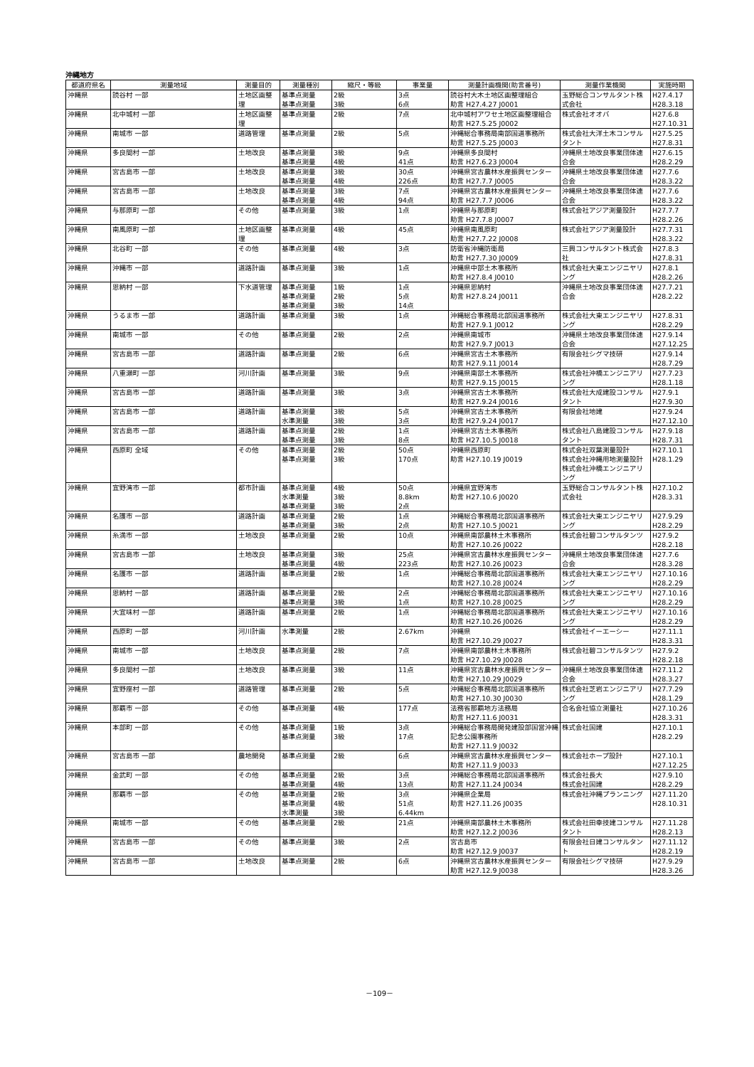沖縄地方
| 都道府県名 | 測量地域 | 測量目的 | 測量種別 | 縮尺・等級 | 事業量 | 測量計画機関(助言番号) | 測量作業機関 | 実施時期 |
| --- | --- | --- | --- | --- | --- | --- | --- | --- |
| 沖縄県 | 読谷村 一部 | 土地区画整理 | 基準点測量 基準点測量 | 2級 3級 | 3点 6点 | 読谷村大木土地区画整理組合 助言 H27.4.27 J0001 | 玉野総合コンサルタント株式会社 | H27.4.17 H28.3.18 |
| 沖縄県 | 北中城村 一部 | 土地区画整理 | 基準点測量 | 2級 | 7点 | 北中城村アワセ土地区画整理組合 助言 H27.5.25 J0002 | 株式会社オオバ | H27.6.8 H27.10.31 |
| 沖縄県 | 南城市 一部 | 道路管理 | 基準点測量 | 2級 | 5点 | 沖縄総合事務局南部国道事務所 助言 H27.5.25 J0003 | 株式会社大洋土木コンサルタント | H27.5.25 H27.8.31 |
| 沖縄県 | 多良間村 一部 | 土地改良 | 基準点測量 基準点測量 | 3級 4級 | 9点 41点 | 沖縄県多良間村 助言 H27.6.23 J0004 | 沖縄県土地改良事業団体連合会 | H27.6.15 H28.2.29 |
| 沖縄県 | 宮古島市 一部 | 土地改良 | 基準点測量 基準点測量 | 3級 4級 | 30点 226点 | 沖縄県宮古農林水産振興センター 助言 H27.7.7 J0005 | 沖縄県土地改良事業団体連合会 | H27.7.6 H28.3.22 |
| 沖縄県 | 宮古島市 一部 | 土地改良 | 基準点測量 基準点測量 | 3級 4級 | 7点 94点 | 沖縄県宮古農林水産振興センター 助言 H27.7.7 J0006 | 沖縄県土地改良事業団体連合会 | H27.7.6 H28.3.22 |
| 沖縄県 | 与那原町 一部 | その他 | 基準点測量 | 3級 | 1点 | 沖縄県与那原町 助言 H27.7.8 J0007 | 株式会社アジア測量設計 | H27.7.7 H28.2.26 |
| 沖縄県 | 南風原町 一部 | 土地区画整理 | 基準点測量 | 4級 | 45点 | 沖縄県南風原町 助言 H27.7.22 J0008 | 株式会社アジア測量設計 | H27.7.31 H28.3.22 |
| 沖縄県 | 北谷町 一部 | その他 | 基準点測量 | 4級 | 3点 | 防衛省沖縄防衛局 助言 H27.7.30 J0009 | 三興コンサルタント株式会社 | H27.8.3 H27.8.31 |
| 沖縄県 | 沖縄市 一部 | 道路計画 | 基準点測量 | 3級 | 1点 | 沖縄県中部土木事務所 助言 H27.8.4 J0010 | 株式会社大東エンジニヤリング | H27.8.1 H28.2.26 |
| 沖縄県 | 恩納村 一部 | 下水道管理 | 基準点測量 基準点測量 基準点測量 | 1級 2級 3級 | 1点 5点 14点 | 沖縄県恩納村 助言 H27.8.24 J0011 | 沖縄県土地改良事業団体連合会 | H27.7.21 H28.2.22 |
| 沖縄県 | うるま市 一部 | 道路計画 | 基準点測量 | 3級 | 1点 | 沖縄総合事務局北部国道事務所 助言 H27.9.1 J0012 | 株式会社大東エンジニヤリング | H27.8.31 H28.2.29 |
| 沖縄県 | 南城市 一部 | その他 | 基準点測量 | 2級 | 2点 | 沖縄県南城市 助言 H27.9.7 J0013 | 沖縄県土地改良事業団体連合会 | H27.9.14 H27.12.25 |
| 沖縄県 | 宮古島市 一部 | 道路計画 | 基準点測量 | 2級 | 6点 | 沖縄県宮古土木事務所 助言 H27.9.11 J0014 | 有限会社シグマ技研 | H27.9.14 H28.7.29 |
| 沖縄県 | 八重瀬町 一部 | 河川計画 | 基準点測量 | 3級 | 9点 | 沖縄県南部土木事務所 助言 H27.9.15 J0015 | 株式会社沖橋エンジニアリング | H27.7.23 H28.1.18 |
| 沖縄県 | 宮古島市 一部 | 道路計画 | 基準点測量 | 3級 | 3点 | 沖縄県宮古土木事務所 助言 H27.9.24 J0016 | 株式会社大成建設コンサルタント | H27.9.1 H27.9.30 |
| 沖縄県 | 宮古島市 一部 | 道路計画 | 基準点測量 水準測量 | 3級 3級 | 5点 3点 | 沖縄県宮古土木事務所 助言 H27.9.24 J0017 | 有限会社地建 | H27.9.24 H27.12.10 |
| 沖縄県 | 宮古島市 一部 | 道路計画 | 基準点測量 基準点測量 | 2級 3級 | 1点 8点 | 沖縄県宮古土木事務所 助言 H27.10.5 J0018 | 株式会社八島建設コンサルタント | H27.9.18 H28.7.31 |
| 沖縄県 | 西原町 全域 | その他 | 基準点測量 基準点測量 | 2級 3級 | 50点 170点 | 沖縄県西原町 助言 H27.10.19 J0019 | 株式会社双葉測量設計 株式会社沖縄用地測量設計 株式会社沖橋エンジニアリング | H27.10.1 H28.1.29 |
| 沖縄県 | 宜野湾市 一部 | 都市計画 | 基準点測量 水準測量 基準点測量 | 4級 3級 3級 | 50点 8.8km 2点 | 沖縄県宜野湾市 助言 H27.10.6 J0020 | 玉野総合コンサルタント株式会社 | H27.10.2 H28.3.31 |
| 沖縄県 | 名護市 一部 | 道路計画 | 基準点測量 基準点測量 | 2級 3級 | 1点 2点 | 沖縄総合事務局北部国道事務所 助言 H27.10.5 J0021 | 株式会社大東エンジニヤリング | H27.9.29 H28.2.29 |
| 沖縄県 | 糸満市 一部 | 土地改良 | 基準点測量 | 2級 | 10点 | 沖縄県南部農林土木事務所 助言 H27.10.26 J0022 | 株式会社碧コンサルタンツ | H27.9.2 H28.2.18 |
| 沖縄県 | 宮古島市 一部 | 土地改良 | 基準点測量 基準点測量 | 3級 4級 | 25点 223点 | 沖縄県宮古農林水産振興センター 助言 H27.10.26 J0023 | 沖縄県土地改良事業団体連合会 | H27.7.6 H28.3.28 |
| 沖縄県 | 名護市 一部 | 道路計画 | 基準点測量 | 2級 | 1点 | 沖縄総合事務局北部国道事務所 助言 H27.10.28 J0024 | 株式会社大東エンジニヤリング | H27.10.16 H28.2.29 |
| 沖縄県 | 恩納村 一部 | 道路計画 | 基準点測量 基準点測量 | 2級 3級 | 2点 1点 | 沖縄総合事務局北部国道事務所 助言 H27.10.28 J0025 | 株式会社大東エンジニヤリング | H27.10.16 H28.2.29 |
| 沖縄県 | 大宜味村 一部 | 道路計画 | 基準点測量 | 2級 | 1点 | 沖縄総合事務局北部国道事務所 助言 H27.10.26 J0026 | 株式会社大東エンジニヤリング | H27.10.16 H28.2.29 |
| 沖縄県 | 西原町 一部 | 河川計画 | 水準測量 | 2級 | 2.67km | 沖縄県 助言 H27.10.29 J0027 | 株式会社イーエーシー | H27.11.1 H28.3.31 |
| 沖縄県 | 南城市 一部 | 土地改良 | 基準点測量 | 2級 | 7点 | 沖縄県南部農林土木事務所 助言 H27.10.29 J0028 | 株式会社碧コンサルタンツ | H27.9.2 H28.2.18 |
| 沖縄県 | 多良間村 一部 | 土地改良 | 基準点測量 | 3級 | 11点 | 沖縄県宮古農林水産振興センター 助言 H27.10.29 J0029 | 沖縄県土地改良事業団体連合会 | H27.11.2 H28.3.27 |
| 沖縄県 | 宜野座村 一部 | 道路管理 | 基準点測量 | 2級 | 5点 | 沖縄総合事務局北部国道事務所 助言 H27.10.30 J0030 | 株式会社芝岩エンジニアリング | H27.7.29 H28.1.29 |
| 沖縄県 | 那覇市 一部 | その他 | 基準点測量 | 4級 | 177点 | 法務省那覇地方法務局 助言 H27.11.6 J0031 | 合名会社協立測量社 | H27.10.26 H28.3.31 |
| 沖縄県 | 本部町 一部 | その他 | 基準点測量 基準点測量 | 1級 3級 | 3点 17点 | 沖縄総合事務局開発建設部国営沖縄記念公園事務所 助言 H27.11.9 J0032 | 株式会社国建 | H27.10.1 H28.2.29 |
| 沖縄県 | 宮古島市 一部 | 農地開発 | 基準点測量 | 2級 | 6点 | 沖縄県宮古農林水産振興センター 助言 H27.11.9 J0033 | 株式会社ホープ設計 | H27.10.1 H27.12.25 |
| 沖縄県 | 金武町 一部 | その他 | 基準点測量 基準点測量 | 2級 4級 | 3点 13点 | 沖縄総合事務局北部国道事務所 助言 H27.11.24 J0034 | 株式会社長大 株式会社国建 | H27.9.10 H28.2.29 |
| 沖縄県 | 那覇市 一部 | その他 | 基準点測量 基準点測量 水準測量 | 2級 4級 3級 | 3点 51点 6.44km | 沖縄県企業局 助言 H27.11.26 J0035 | 株式会社沖縄プランニング | H27.11.20 H28.10.31 |
| 沖縄県 | 南城市 一部 | その他 | 基準点測量 | 2級 | 21点 | 沖縄県南部農林土木事務所 助言 H27.12.2 J0036 | 株式会社田幸技建コンサルタント | H27.11.28 H28.2.13 |
| 沖縄県 | 宮古島市 一部 | その他 | 基準点測量 | 3級 | 2点 | 宮古島市 助言 H27.12.9 J0037 | 有限会社日建コンサルタント | H27.11.12 H28.2.19 |
| 沖縄県 | 宮古島市 一部 | 土地改良 | 基準点測量 | 2級 | 6点 | 沖縄県宮古農林水産振興センター 助言 H27.12.9 J0038 | 有限会社シグマ技研 | H27.9.29 H28.3.26 |
－109－